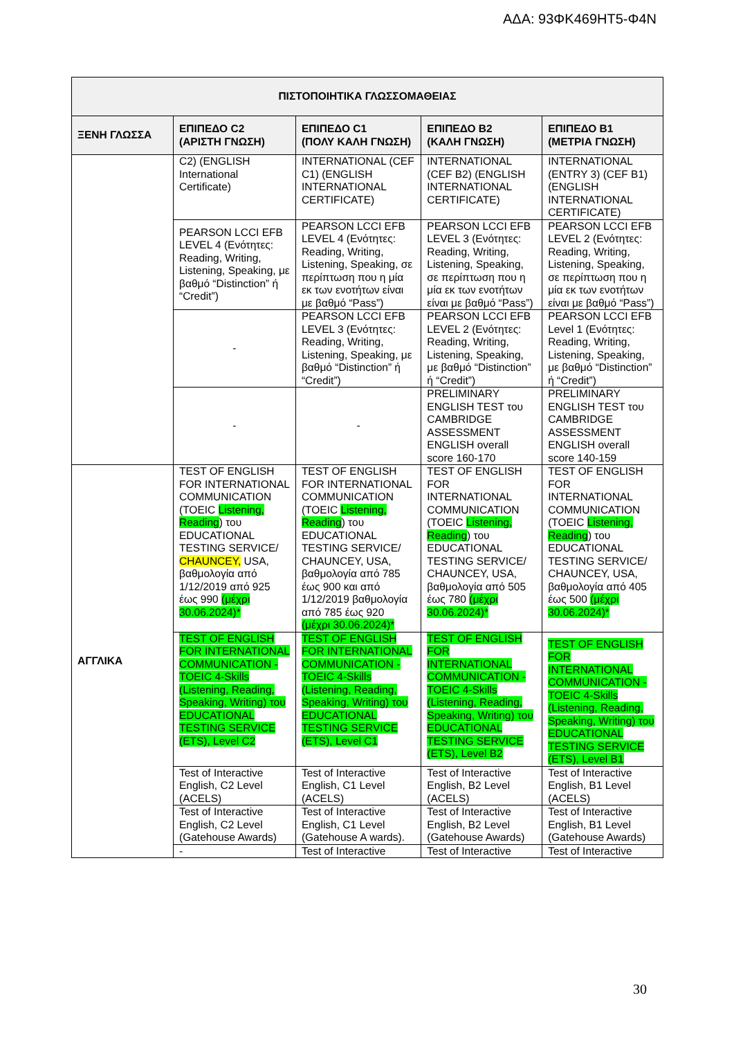ΑΔΑ: 93ΦΚ469ΗΤ5-Φ4Ν
| ΠΙΣΤΟΠΟΙΗΤΙΚΑ ΓΛΩΣΣΟΜΑΘΕΙΑΣ | | | | |
| --- | --- | --- | --- | --- |
| ΞΕΝΗ ΓΛΩΣΣΑ | ΕΠΙΠΕΔΟ C2 (ΑΡΙΣΤΗ ΓΝΩΣΗ) | ΕΠΙΠΕΔΟ C1 (ΠΟΛΥ ΚΑΛΗ ΓΝΩΣΗ) | ΕΠΙΠΕΔΟ B2 (ΚΑΛΗ ΓΝΩΣΗ) | ΕΠΙΠΕΔΟ B1 (ΜΕΤΡΙΑ ΓΝΩΣΗ) |
| | C2) (ENGLISH International Certificate) | INTERNATIONAL (CEF C1) (ENGLISH INTERNATIONAL CERTIFICATE) | INTERNATIONAL (CEF B2) (ENGLISH INTERNATIONAL CERTIFICATE) | INTERNATIONAL (ENTRY 3) (CEF B1) (ENGLISH INTERNATIONAL CERTIFICATE) |
| | PEARSON LCCI EFB LEVEL 4 (Ενότητες: Reading, Writing, Listening, Speaking, με βαθμό “Distinction” ή “Credit”) | PEARSON LCCI EFB LEVEL 4 (Ενότητες: Reading, Writing, Listening, Speaking, σε περίπτωση που η μία εκ των ενοτήτων είναι με βαθμό “Pass”) | PEARSON LCCI EFB LEVEL 3 (Ενότητες: Reading, Writing, Listening, Speaking, σε περίπτωση που η μία εκ των ενοτήτων είναι με βαθμό “Pass”) | PEARSON LCCI EFB LEVEL 2 (Ενότητες: Reading, Writing, Listening, Speaking, σε περίπτωση που η μία εκ των ενοτήτων είναι με βαθμό “Pass”) |
| | - | PEARSON LCCI EFB LEVEL 3 (Ενότητες: Reading, Writing, Listening, Speaking, με βαθμό “Distinction” ή “Credit”) | PEARSON LCCI EFB LEVEL 2 (Ενότητες: Reading, Writing, Listening, Speaking, με βαθμό “Distinction” ή “Credit”) | PEARSON LCCI EFB Level 1 (Ενότητες: Reading, Writing, Listening, Speaking, με βαθμό “Distinction” ή “Credit”) |
| | - | - | PRELIMINARY ENGLISH TEST του CAMBRIDGE ASSESSMENT ENGLISH overall score 160-170 | PRELIMINARY ENGLISH TEST του CAMBRIDGE ASSESSMENT ENGLISH overall score 140-159 |
| ΑΓΓΛΙΚΑ | TEST OF ENGLISH FOR INTERNATIONAL COMMUNICATION (TOEIC Listening, Reading ) του EDUCATIONAL TESTING SERVICE/ CHAUNCEY, USA, βαθμολογία από 1/12/2019 από 925 έως 990 (μέχρι 30.06.2024)* | TEST OF ENGLISH FOR INTERNATIONAL COMMUNICATION (TOEIC Listening, Reading ) του EDUCATIONAL TESTING SERVICE/ CHAUNCEY, USA, βαθμολογία από 785 έως 900 και από 1/12/2019 βαθμολογία από 785 έως 920 (μέχρι 30.06.2024)* | TEST OF ENGLISH FOR INTERNATIONAL COMMUNICATION (TOEIC Listening, Reading ) του EDUCATIONAL TESTING SERVICE/ CHAUNCEY, USA, βαθμολογία από 505 έως 780 (μέχρι 30.06.2024)* | TEST OF ENGLISH FOR INTERNATIONAL COMMUNICATION (TOEIC Listening, Reading ) του EDUCATIONAL TESTING SERVICE/ CHAUNCEY, USA, βαθμολογία από 405 έως 500 (μέχρι 30.06.2024)* |
| | TEST OF ENGLISH FOR INTERNATIONAL COMMUNICATION -TOEIC 4-Skills (Listening, Reading, Speaking, Writing) του EDUCATIONAL TESTING SERVICE (ETS), Level C2 | TEST OF ENGLISH FOR INTERNATIONAL COMMUNICATION - TOEIC 4-Skills (Listening, Reading, Speaking, Writing) του EDUCATIONAL TESTING SERVICE (ETS), Level C1 | TEST OF ENGLISH FOR INTERNATIONAL COMMUNICATION - TOEIC 4-Skills (Listening, Reading, Speaking, Writing) του EDUCATIONAL TESTING SERVICE (ETS), Level B2 | TEST OF ENGLISH FOR INTERNATIONAL COMMUNICATION - TOEIC 4-Skills (Listening, Reading, Speaking, Writing) του EDUCATIONAL TESTING SERVICE (ETS), Level B1 |
| | Test of Interactive English, C2 Level (ACELS) | Test of Interactive English, C1 Level (ACELS) | Test of Interactive English, B2 Level (ACELS) | Test of Interactive English, B1 Level (ACELS) |
| | Test of Interactive English, C2 Level (Gatehouse Awards) | Test of Interactive English, C1 Level (Gatehouse A wards). | Test of Interactive English, B2 Level (Gatehouse Awards) | Test of Interactive English, B1 Level (Gatehouse Awards) |
| | - | Test of Interactive | Test of Interactive | Test of Interactive |
30